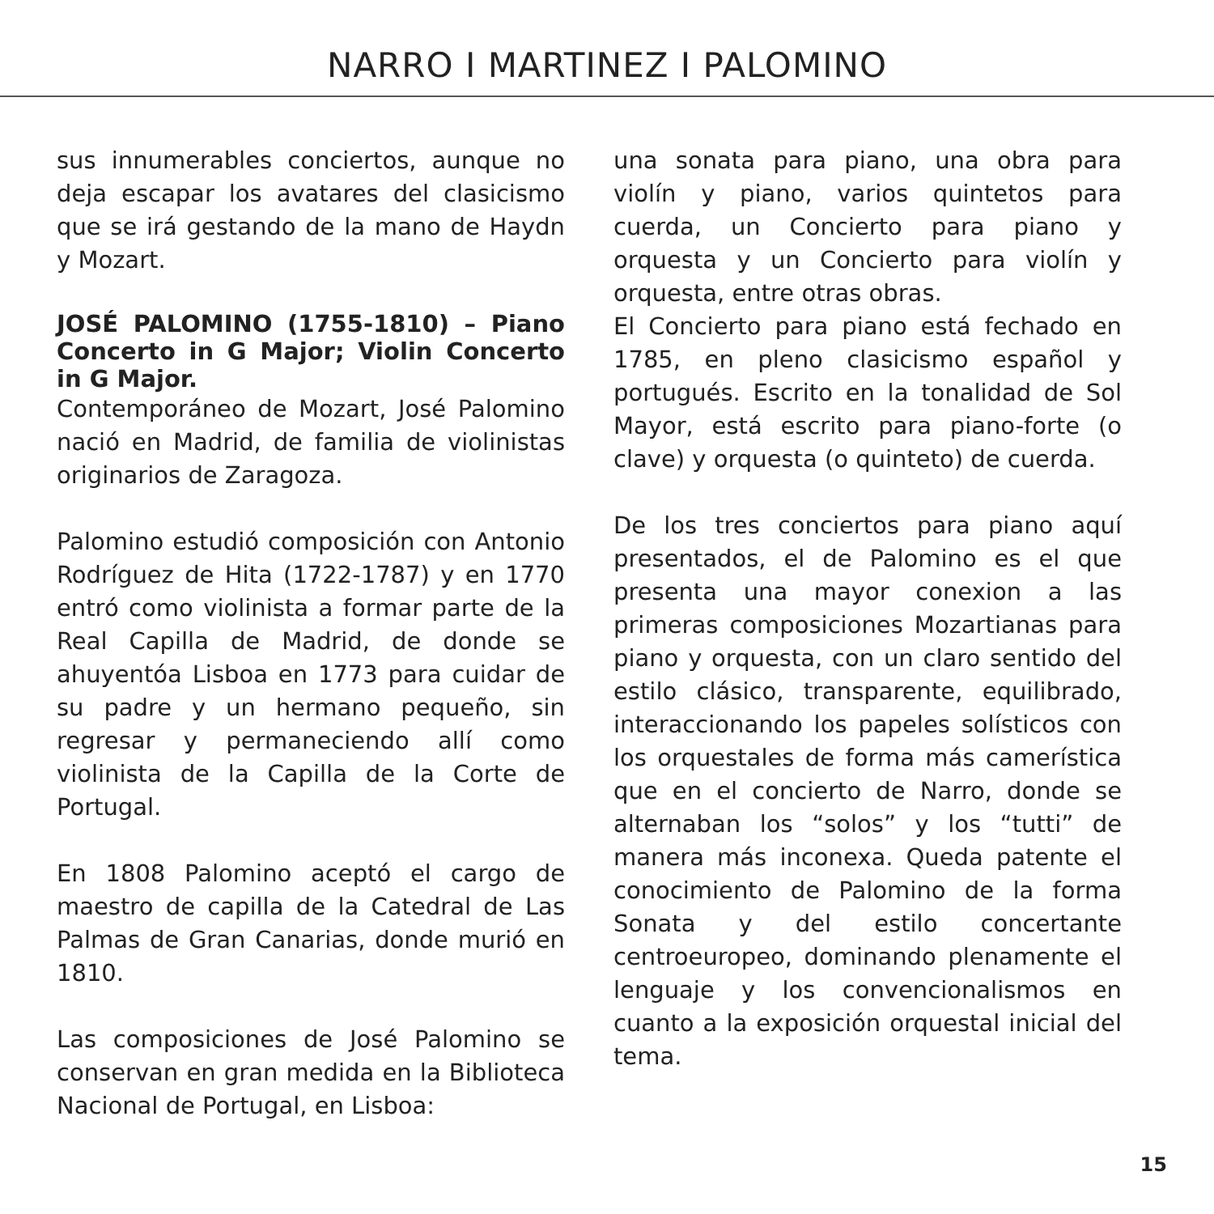NARRO I MARTINEZ I PALOMINO
sus innumerables conciertos, aunque no deja escapar los avatares del clasicismo que se irá gestando de la mano de Haydn y Mozart.
JOSÉ PALOMINO (1755-1810) – Piano Concerto in G Major; Violin Concerto in G Major.
Contemporáneo de Mozart, José Palomino nació en Madrid, de familia de violinistas originarios de Zaragoza.
Palomino estudió composición con Antonio Rodríguez de Hita (1722-1787) y en 1770 entró como violinista a formar parte de la Real Capilla de Madrid, de donde se ahuyentóa Lisboa en 1773 para cuidar de su padre y un hermano pequeño, sin regresar y permaneciendo allí como violinista de la Capilla de la Corte de Portugal.
En 1808 Palomino aceptó el cargo de maestro de capilla de la Catedral de Las Palmas de Gran Canarias, donde murió en 1810.
Las composiciones de José Palomino se conservan en gran medida en la Biblioteca Nacional de Portugal, en Lisboa:
una sonata para piano, una obra para violín y piano, varios quintetos para cuerda, un Concierto para piano y orquesta y un Concierto para violín y orquesta, entre otras obras.
El Concierto para piano está fechado en 1785, en pleno clasicismo español y portugués. Escrito en la tonalidad de Sol Mayor, está escrito para piano-forte (o clave) y orquesta (o quinteto) de cuerda.
De los tres conciertos para piano aquí presentados, el de Palomino es el que presenta una mayor conexion a las primeras composiciones Mozartianas para piano y orquesta, con un claro sentido del estilo clásico, transparente, equilibrado, interaccionando los papeles solísticos con los orquestales de forma más camerística que en el concierto de Narro, donde se alternaban los “solos” y los “tutti” de manera más inconexa. Queda patente el conocimiento de Palomino de la forma Sonata y del estilo concertante centroeuropeo, dominando plenamente el lenguaje y los convencionalismos en cuanto a la exposición orquestal inicial del tema.
15